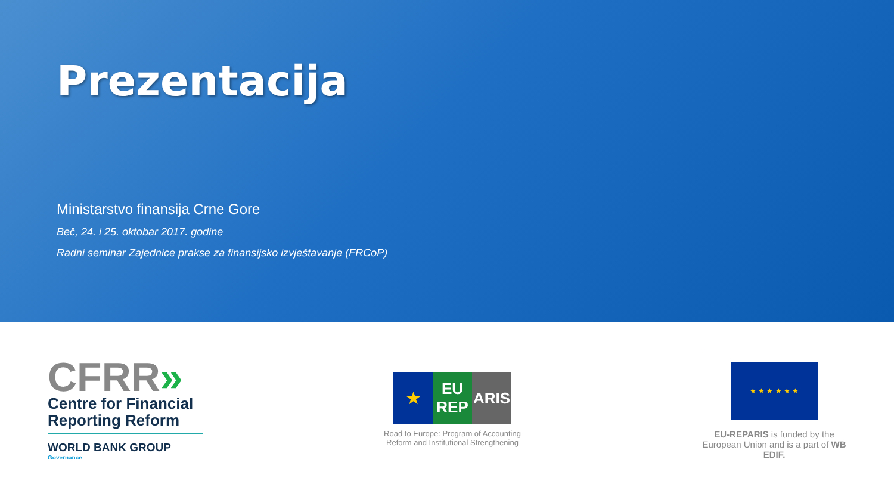Prezentacija
Ministarstvo finansija Crne Gore
Beč, 24. i 25. oktobar 2017. godine
Radni seminar Zajednice prakse za finansijsko izvještavanje (FRCoP)
CFRR»
Centre for Financial Reporting Reform
WORLD BANK GROUP
Governance
★ EU REP
ARIS
Road to Europe: Program of Accounting
Reform and Institutional Strengthening
★ ★ ★ ★ ★ ★
EU-REPARIS is funded by the European Union and is a part of WB EDIF.